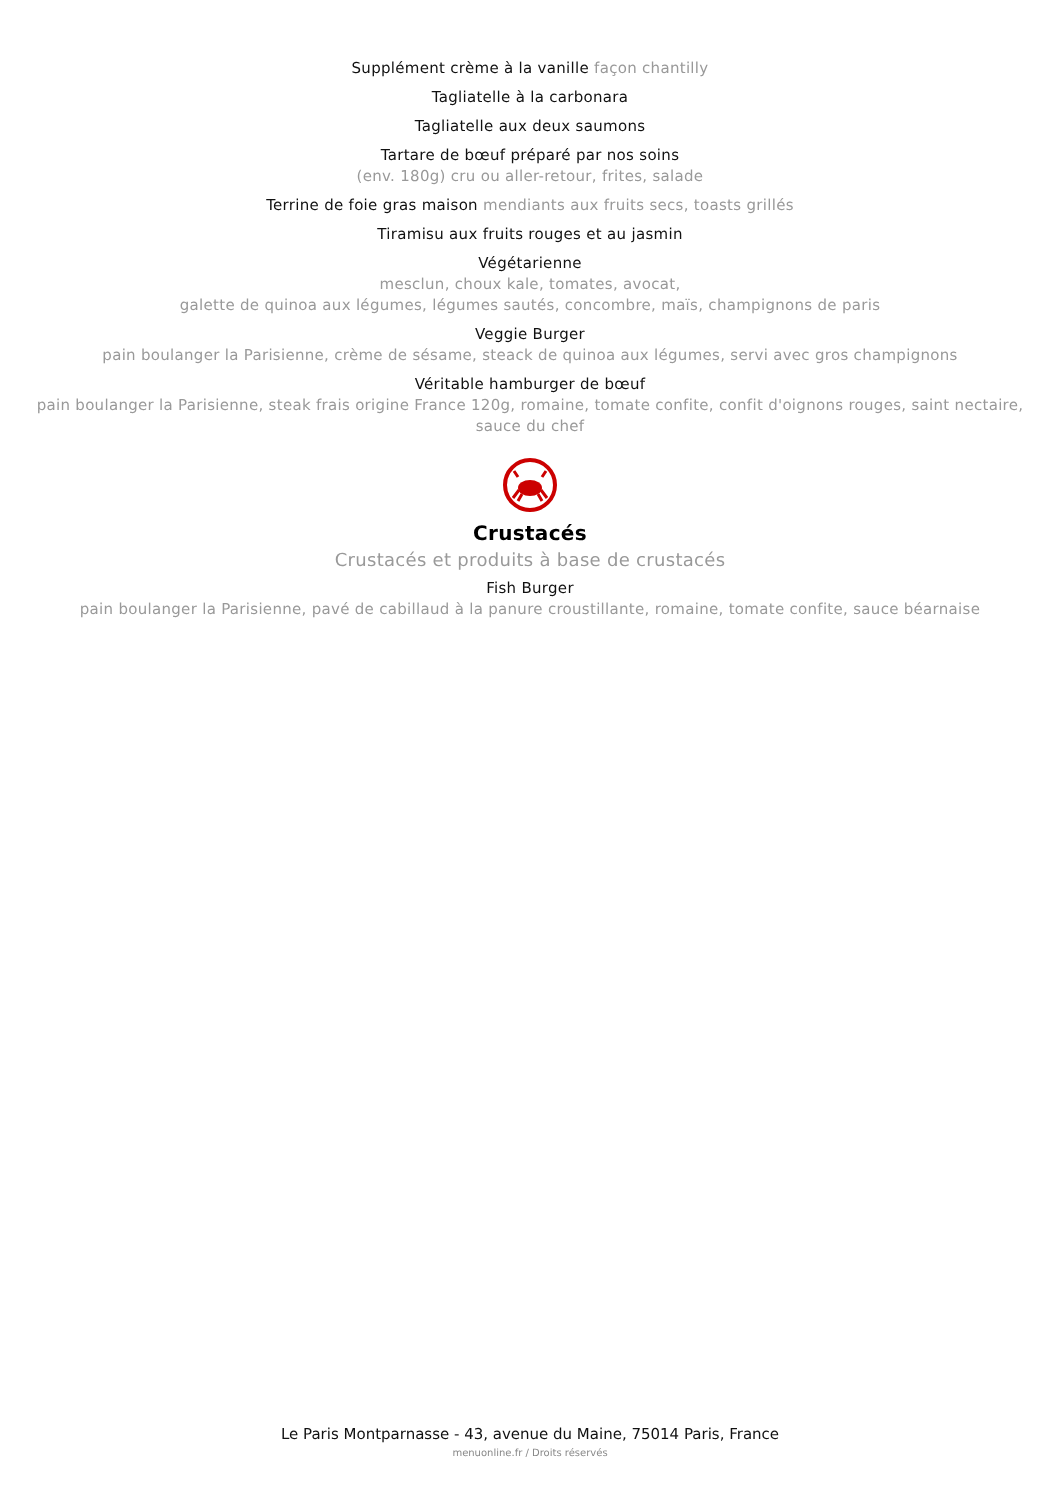Supplément crème à la vanille façon chantilly
Tagliatelle à la carbonara
Tagliatelle aux deux saumons
Tartare de bœuf préparé par nos soins
(env. 180g) cru ou aller-retour, frites, salade
Terrine de foie gras maison mendiants aux fruits secs, toasts grillés
Tiramisu aux fruits rouges et au jasmin
Végétarienne
mesclun, choux kale, tomates, avocat,
galette de quinoa aux légumes, légumes sautés, concombre, maïs, champignons de paris
Veggie Burger
pain boulanger la Parisienne, crème de sésame, steack de quinoa aux légumes, servi avec gros champignons
Véritable hamburger de bœuf
pain boulanger la Parisienne, steak frais origine France 120g, romaine, tomate confite, confit d'oignons rouges, saint nectaire,
sauce du chef
Crustacés
Crustacés et produits à base de crustacés
Fish Burger
pain boulanger la Parisienne, pavé de cabillaud à la panure croustillante, romaine, tomate confite, sauce béarnaise
Le Paris Montparnasse - 43, avenue du Maine, 75014 Paris, France
menuonline.fr / Droits réservés